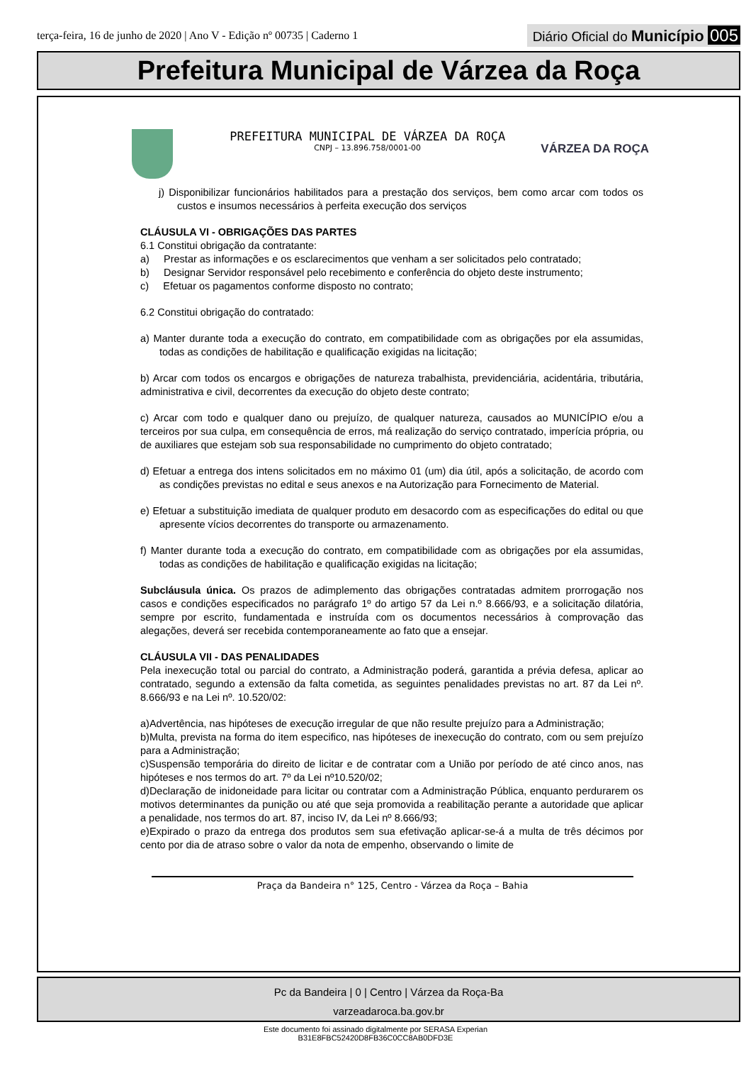terça-feira, 16 de junho de 2020 | Ano V - Edição nº 00735 | Caderno 1
Diário Oficial do Município 005
Prefeitura Municipal de Várzea da Roça
PREFEITURA MUNICIPAL DE VÁRZEA DA ROÇA
CNPJ – 13.896.758/0001-00
VÁRZEA DA ROÇA
j) Disponibilizar funcionários habilitados para a prestação dos serviços, bem como arcar com todos os custos e insumos necessários à perfeita execução dos serviços
CLÁUSULA VI - OBRIGAÇÕES DAS PARTES
6.1 Constitui obrigação da contratante:
a) Prestar as informações e os esclarecimentos que venham a ser solicitados pelo contratado;
b) Designar Servidor responsável pelo recebimento e conferência do objeto deste instrumento;
c) Efetuar os pagamentos conforme disposto no contrato;
6.2 Constitui obrigação do contratado:
a) Manter durante toda a execução do contrato, em compatibilidade com as obrigações por ela assumidas, todas as condições de habilitação e qualificação exigidas na licitação;
b) Arcar com todos os encargos e obrigações de natureza trabalhista, previdenciária, acidentária, tributária, administrativa e civil, decorrentes da execução do objeto deste contrato;
c) Arcar com todo e qualquer dano ou prejuízo, de qualquer natureza, causados ao MUNICÍPIO e/ou a terceiros por sua culpa, em consequência de erros, má realização do serviço contratado, imperícia própria, ou de auxiliares que estejam sob sua responsabilidade no cumprimento do objeto contratado;
d) Efetuar a entrega dos intens solicitados em no máximo 01 (um) dia útil, após a solicitação, de acordo com as condições previstas no edital e seus anexos e na Autorização para Fornecimento de Material.
e) Efetuar a substituição imediata de qualquer produto em desacordo com as especificações do edital ou que apresente vícios decorrentes do transporte ou armazenamento.
f) Manter durante toda a execução do contrato, em compatibilidade com as obrigações por ela assumidas, todas as condições de habilitação e qualificação exigidas na licitação;
Subcláusula única. Os prazos de adimplemento das obrigações contratadas admitem prorrogação nos casos e condições especificados no parágrafo 1º do artigo 57 da Lei n.º 8.666/93, e a solicitação dilatória, sempre por escrito, fundamentada e instruída com os documentos necessários à comprovação das alegações, deverá ser recebida contemporaneamente ao fato que a ensejar.
CLÁUSULA VII - DAS PENALIDADES
Pela inexecução total ou parcial do contrato, a Administração poderá, garantida a prévia defesa, aplicar ao contratado, segundo a extensão da falta cometida, as seguintes penalidades previstas no art. 87 da Lei nº. 8.666/93 e na Lei nº. 10.520/02:
a)Advertência, nas hipóteses de execução irregular de que não resulte prejuízo para a Administração;
b)Multa, prevista na forma do item especifico, nas hipóteses de inexecução do contrato, com ou sem prejuízo para a Administração;
c)Suspensão temporária do direito de licitar e de contratar com a União por período de até cinco anos, nas hipóteses e nos termos do art. 7º da Lei nº10.520/02;
d)Declaração de inidoneidade para licitar ou contratar com a Administração Pública, enquanto perdurarem os motivos determinantes da punição ou até que seja promovida a reabilitação perante a autoridade que aplicar a penalidade, nos termos do art. 87, inciso IV, da Lei nº 8.666/93;
e)Expirado o prazo da entrega dos produtos sem sua efetivação aplicar-se-á a multa de três décimos por cento por dia de atraso sobre o valor da nota de empenho, observando o limite de
Praça da Bandeira n° 125, Centro - Várzea da Roça – Bahia
Pc da Bandeira | 0 | Centro | Várzea da Roça-Ba
varzeadaroca.ba.gov.br
Este documento foi assinado digitalmente por SERASA Experian
B31E8FBC52420D8FB36C0CC8AB0DFD3E